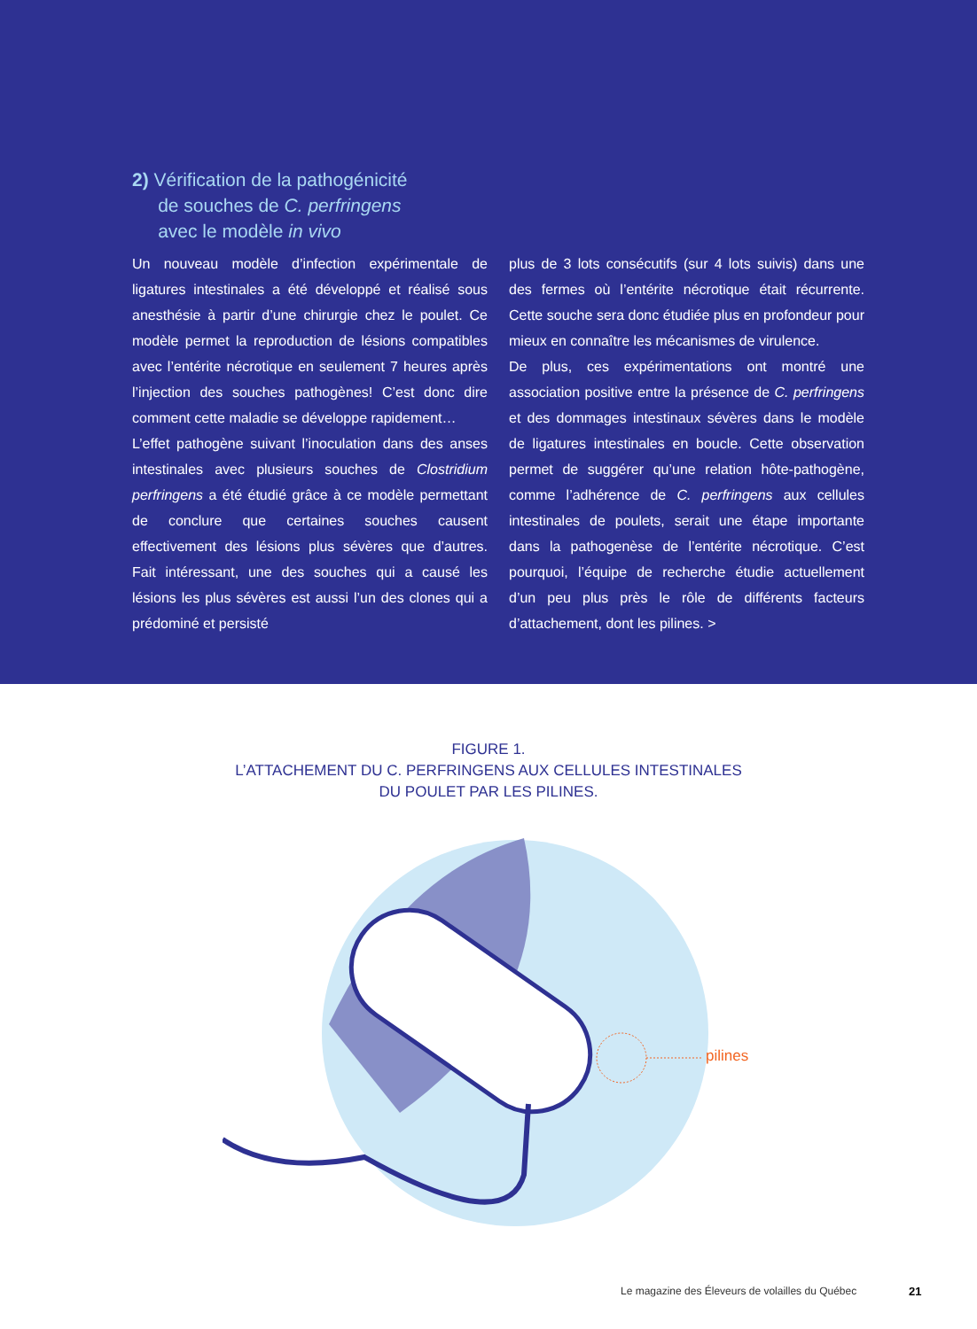2) Vérification de la pathogénicité
de souches de C. perfringens
avec le modèle in vivo
Un nouveau modèle d’infection expérimentale de ligatures intestinales a été développé et réalisé sous anesthésie à partir d’une chirurgie chez le poulet. Ce modèle permet la reproduction de lésions compatibles avec l’entérite nécrotique en seulement 7 heures après l’injection des souches pathogènes! C’est donc dire comment cette maladie se développe rapidement…
L’effet pathogène suivant l’inoculation dans des anses intestinales avec plusieurs souches de Clostridium perfringens a été étudié grâce à ce modèle permettant de conclure que certaines souches causent effectivement des lésions plus sévères que d’autres. Fait intéressant, une des souches qui a causé les lésions les plus sévères est aussi l’un des clones qui a prédominé et persisté
plus de 3 lots consécutifs (sur 4 lots suivis) dans une des fermes où l’entérite nécrotique était récurrente. Cette souche sera donc étudiée plus en profondeur pour mieux en connaître les mécanismes de virulence.
De plus, ces expérimentations ont montré une association positive entre la présence de C. perfringens et des dommages intestinaux sévères dans le modèle de ligatures intestinales en boucle. Cette observation permet de suggérer qu’une relation hôte-pathogène, comme l’adhérence de C. perfringens aux cellules intestinales de poulets, serait une étape importante dans la pathogenèse de l’entérite nécrotique. C’est pourquoi, l’équipe de recherche étudie actuellement d’un peu plus près le rôle de différents facteurs d’attachement, dont les pilines. >
FIGURE 1.
L’ATTACHEMENT DU C. PERFRINGENS AUX CELLULES INTESTINALES
DU POULET PAR LES PILINES.
pilines
Le magazine des Éleveurs de volailles du Québec
21